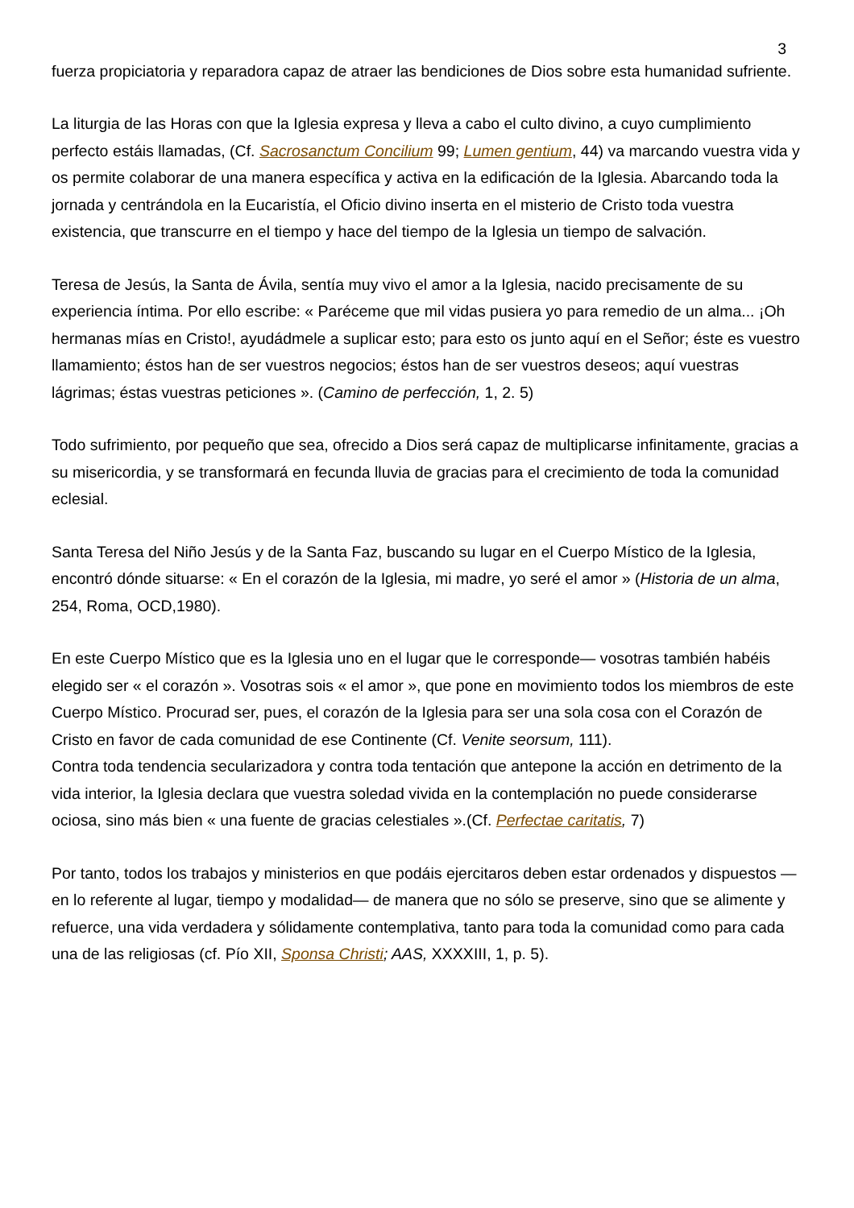3
fuerza propiciatoria y reparadora capaz de atraer las bendiciones de Dios sobre esta humanidad sufriente.
La liturgia de las Horas con que la Iglesia expresa y lleva a cabo el culto divino, a cuyo cumplimiento perfecto estáis llamadas, (Cf. Sacrosanctum Concilium 99; Lumen gentium, 44) va marcando vuestra vida y os permite colaborar de una manera específica y activa en la edificación de la Iglesia. Abarcando toda la jornada y centrándola en la Eucaristía, el Oficio divino inserta en el misterio de Cristo toda vuestra existencia, que transcurre en el tiempo y hace del tiempo de la Iglesia un tiempo de salvación.
Teresa de Jesús, la Santa de Ávila, sentía muy vivo el amor a la Iglesia, nacido precisamente de su experiencia íntima. Por ello escribe: « Paréceme que mil vidas pusiera yo para remedio de un alma... ¡Oh hermanas mías en Cristo!, ayudádmele a suplicar esto; para esto os junto aquí en el Señor; éste es vuestro llamamiento; éstos han de ser vuestros negocios; éstos han de ser vuestros deseos; aquí vuestras lágrimas; éstas vuestras peticiones ». (Camino de perfección, 1, 2. 5)
Todo sufrimiento, por pequeño que sea, ofrecido a Dios será capaz de multiplicarse infinitamente, gracias a su misericordia, y se transformará en fecunda lluvia de gracias para el crecimiento de toda la comunidad eclesial.
Santa Teresa del Niño Jesús y de la Santa Faz, buscando su lugar en el Cuerpo Místico de la Iglesia, encontró dónde situarse: « En el corazón de la Iglesia, mi madre, yo seré el amor » (Historia de un alma, 254, Roma, OCD,1980).
En este Cuerpo Místico que es la Iglesia uno en el lugar que le corresponde— vosotras también habéis elegido ser « el corazón ». Vosotras sois « el amor », que pone en movimiento todos los miembros de este Cuerpo Místico. Procurad ser, pues, el corazón de la Iglesia para ser una sola cosa con el Corazón de Cristo en favor de cada comunidad de ese Continente (Cf. Venite seorsum, 111).
Contra toda tendencia secularizadora y contra toda tentación que antepone la acción en detrimento de la vida interior, la Iglesia declara que vuestra soledad vivida en la contemplación no puede considerarse ociosa, sino más bien « una fuente de gracias celestiales ».(Cf. Perfectae caritatis, 7)
Por tanto, todos los trabajos y ministerios en que podáis ejercitaros deben estar ordenados y dispuestos —en lo referente al lugar, tiempo y modalidad— de manera que no sólo se preserve, sino que se alimente y refuerce, una vida verdadera y sólidamente contemplativa, tanto para toda la comunidad como para cada una de las religiosas (cf. Pío XII, Sponsa Christi; AAS, XXXXIII, 1, p. 5).